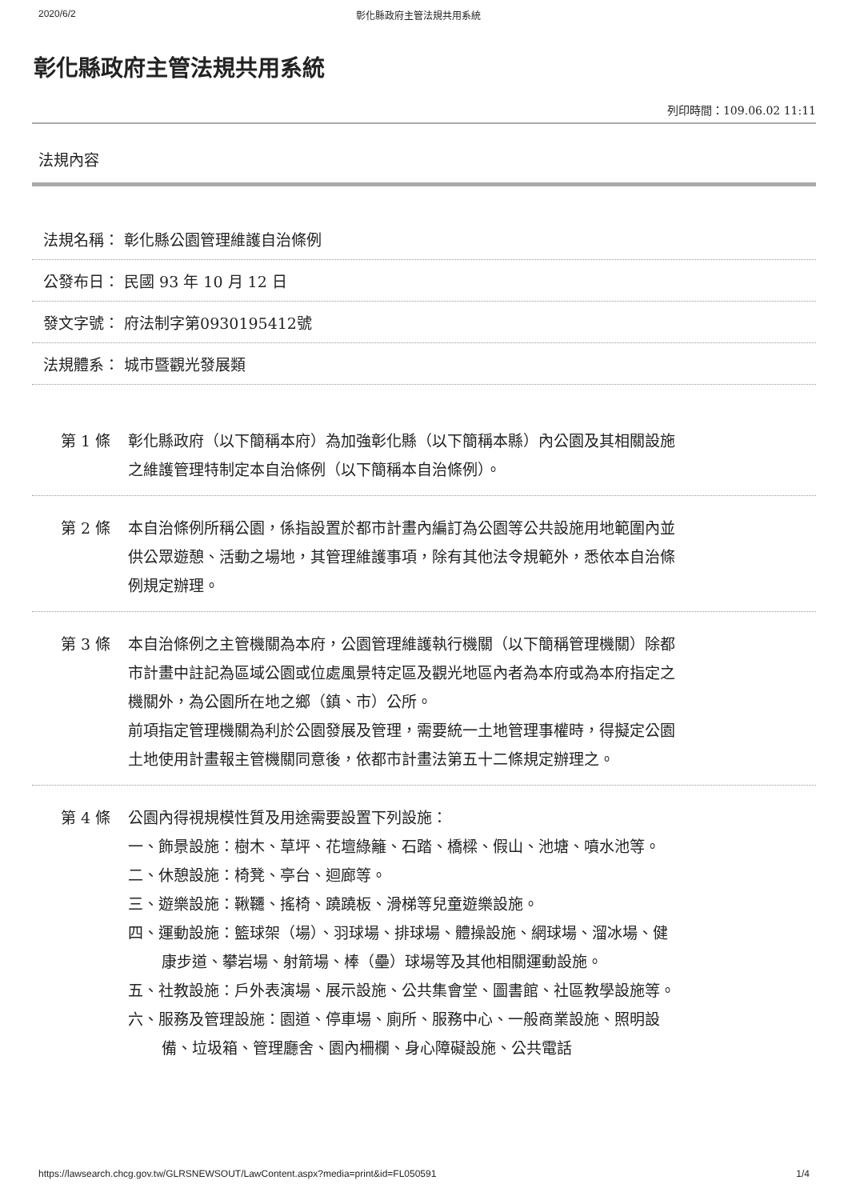2020/6/2 彰化縣政府主管法規共用系統
彰化縣政府主管法規共用系統
列印時間：109.06.02 11:11
法規內容
法規名稱： 彰化縣公園管理維護自治條例
公發布日： 民國 93 年 10 月 12 日
發文字號： 府法制字第0930195412號
法規體系： 城市暨觀光發展類
第 1 條 彰化縣政府（以下簡稱本府）為加強彰化縣（以下簡稱本縣）內公園及其相關設施之維護管理特制定本自治條例（以下簡稱本自治條例）。
第 2 條 本自治條例所稱公園，係指設置於都市計畫內編訂為公園等公共設施用地範圍內並供公眾遊憩、活動之場地，其管理維護事項，除有其他法令規範外，悉依本自治條例規定辦理。
第 3 條 本自治條例之主管機關為本府，公園管理維護執行機關（以下簡稱管理機關）除都市計畫中註記為區域公園或位處風景特定區及觀光地區內者為本府或為本府指定之機關外，為公園所在地之鄉（鎮、市）公所。
前項指定管理機關為利於公園發展及管理，需要統一土地管理事權時，得擬定公園土地使用計畫報主管機關同意後，依都市計畫法第五十二條規定辦理之。
第 4 條 公園內得視規模性質及用途需要設置下列設施：
一、飾景設施：樹木、草坪、花壇綠籬、石踏、橋樑、假山、池塘、噴水池等。
二、休憩設施：椅凳、亭台、迴廊等。
三、遊樂設施：鞦韆、搖椅、蹺蹺板、滑梯等兒童遊樂設施。
四、運動設施：籃球架（場）、羽球場、排球場、體操設施、網球場、溜冰場、健康步道、攀岩場、射箭場、棒（壘）球場等及其他相關運動設施。
五、社教設施：戶外表演場、展示設施、公共集會堂、圖書館、社區教學設施等。
六、服務及管理設施：園道、停車場、廁所、服務中心、一般商業設施、照明設備、垃圾箱、管理廳舍、園內柵欄、身心障礙設施、公共電話
https://lawsearch.chcg.gov.tw/GLRSNEWSOUT/LawContent.aspx?media=print&id=FL050591 1/4